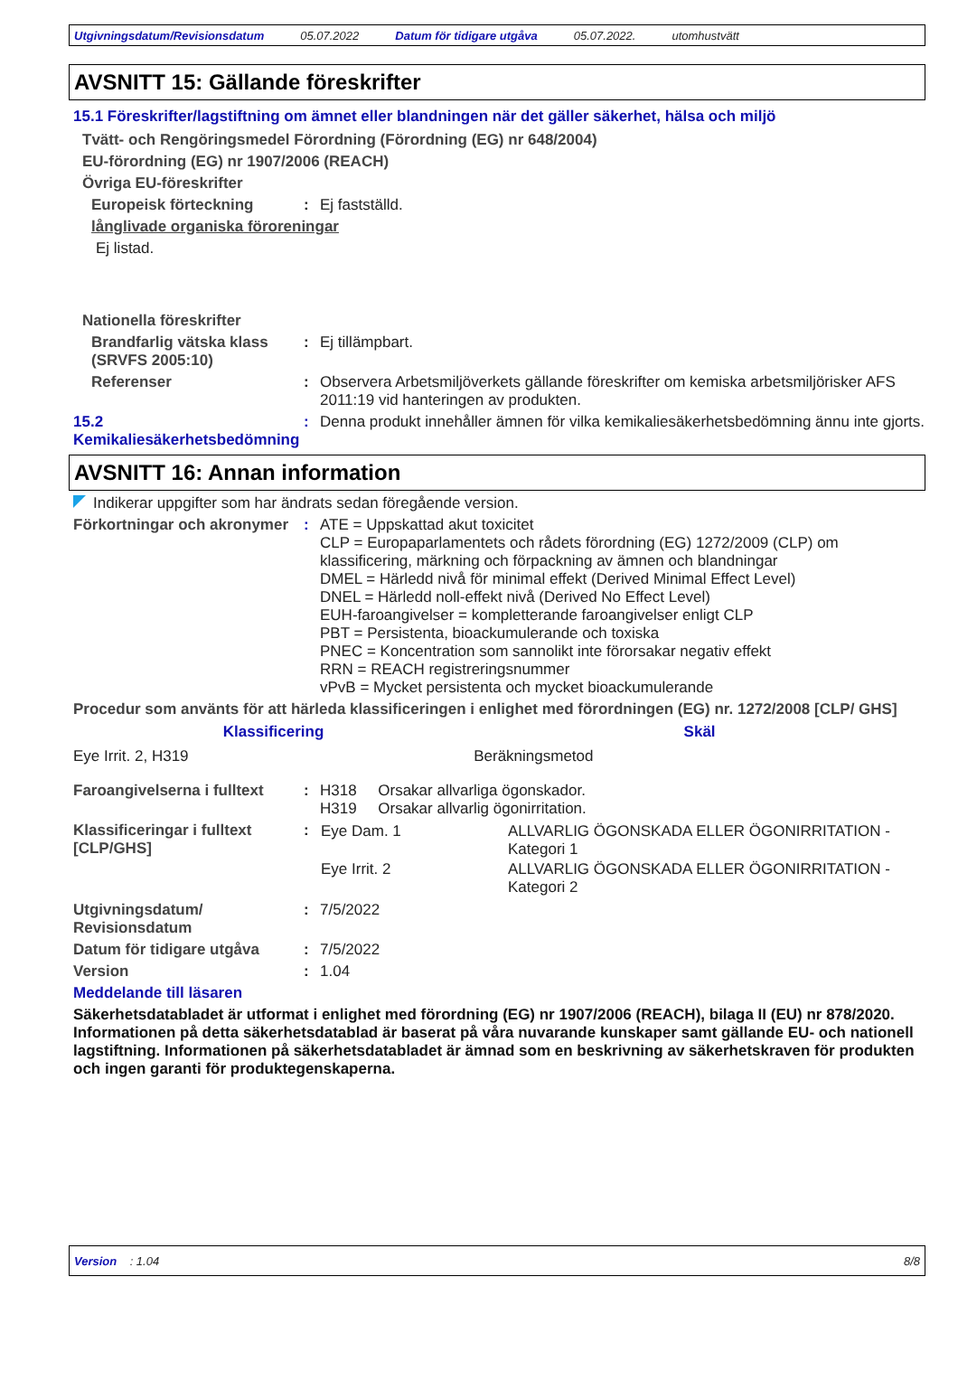Utgivningsdatum/Revisionsdatum 05.07.2022 Datum för tidigare utgåva 05.07.2022. utomhustvätt
AVSNITT 15: Gällande föreskrifter
15.1 Föreskrifter/lagstiftning om ämnet eller blandningen när det gäller säkerhet, hälsa och miljö
Tvätt- och Rengöringsmedel Förordning (Förordning (EG) nr 648/2004)
EU-förordning (EG) nr 1907/2006 (REACH)
Övriga EU-föreskrifter
Europeisk förteckning : Ej fastställd.
långlivade organiska föroreningar
Ej listad.
Nationella föreskrifter
Brandfarlig vätska klass (SRVFS 2005:10)
: Ej tillämpbart.
Referenser : Observera Arbetsmiljöverkets gällande föreskrifter om kemiska arbetsmiljörisker AFS 2011:19 vid hanteringen av produkten.
15.2 Kemikaliesäkerhetsbedömning
: Denna produkt innehåller ämnen för vilka kemikaliesäkerhetsbedömning ännu inte gjorts.
AVSNITT 16: Annan information
Indikerar uppgifter som har ändrats sedan föregående version.
Förkortningar och akronymer
: ATE = Uppskattad akut toxicitet
CLP = Europaparlamentets och rådets förordning (EG) 1272/2009 (CLP) om klassificering, märkning och förpackning av ämnen och blandningar
DMEL = Härledd nivå för minimal effekt (Derived Minimal Effect Level)
DNEL = Härledd noll-effekt nivå (Derived No Effect Level)
EUH-faroangivelser = kompletterande faroangivelser enligt CLP
PBT = Persistenta, bioackumulerande och toxiska
PNEC = Koncentration som sannolikt inte förorsakar negativ effekt
RRN = REACH registreringsnummer
vPvB = Mycket persistenta och mycket bioackumulerande
Procedur som använts för att härleda klassificeringen i enlighet med förordningen (EG) nr. 1272/2008 [CLP/ GHS]
| Klassificering | Skäl |
| --- | --- |
| Eye Irrit. 2, H319 | Beräkningsmetod |
Faroangivelserna i fulltext
: H318 Orsakar allvarliga ögonskador.
H319 Orsakar allvarlig ögonirritation.
Klassificeringar i fulltext [CLP/GHS]
:
| Eye Dam. 1 | ALLVARLIG ÖGONSKADA ELLER ÖGONIRRITATION - Kategori 1 |
| Eye Irrit. 2 | ALLVARLIG ÖGONSKADA ELLER ÖGONIRRITATION - Kategori 2 |
Utgivningsdatum/ Revisionsdatum
: 7/5/2022
Datum för tidigare utgåva : 7/5/2022
Version : 1.04
Meddelande till läsaren
Säkerhetsdatabladet är utformat i enlighet med förordning (EG) nr 1907/2006 (REACH), bilaga II (EU) nr 878/2020. Informationen på detta säkerhetsdatablad är baserat på våra nuvarande kunskaper samt gällande EU- och nationell lagstiftning. Informationen på säkerhetsdatabladet är ämnad som en beskrivning av säkerhetskraven för produkten och ingen garanti för produktegenskaperna.
Version : 1.04 8/8